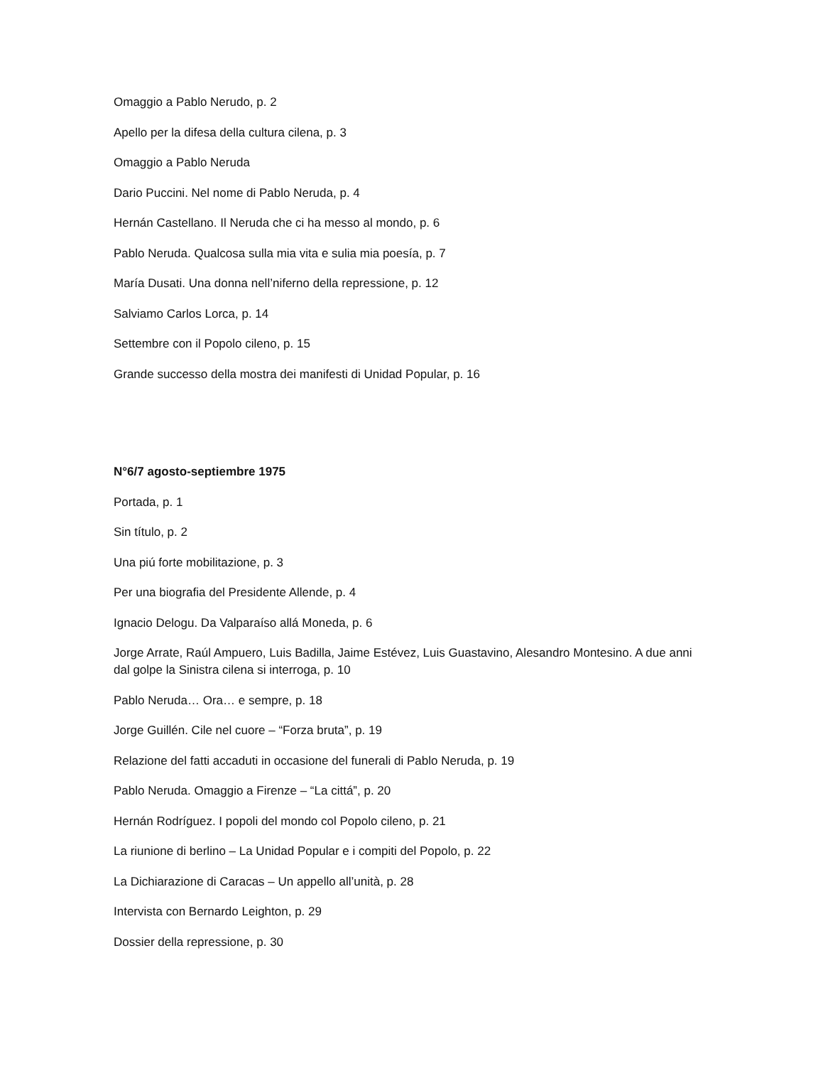Omaggio a Pablo Nerudo, p. 2
Apello per la difesa della cultura cilena, p. 3
Omaggio a Pablo Neruda
Dario Puccini. Nel nome di Pablo Neruda, p. 4
Hernán Castellano. Il Neruda che ci ha messo al mondo, p. 6
Pablo Neruda. Qualcosa sulla mia vita e sulia mia poesía, p. 7
María Dusati. Una donna nell’niferno della repressione, p. 12
Salviamo Carlos Lorca, p. 14
Settembre con il Popolo cileno, p. 15
Grande successo della mostra dei manifesti di Unidad Popular, p. 16
N°6/7 agosto-septiembre 1975
Portada, p. 1
Sin título, p. 2
Una piú forte mobilitazione, p. 3
Per una biografia del Presidente Allende, p. 4
Ignacio Delogu. Da Valparaíso allá Moneda, p. 6
Jorge Arrate, Raúl Ampuero, Luis Badilla, Jaime Estévez, Luis Guastavino, Alesandro Montesino. A due anni dal golpe la Sinistra cilena si interroga, p. 10
Pablo Neruda… Ora… e sempre, p. 18
Jorge Guillén. Cile nel cuore – “Forza bruta”, p. 19
Relazione del fatti accaduti in occasione del funerali di Pablo Neruda, p. 19
Pablo Neruda. Omaggio a Firenze – “La cittá”, p. 20
Hernán Rodríguez. I popoli del mondo col Popolo cileno, p. 21
La riunione di berlino – La Unidad Popular e i compiti del Popolo, p. 22
La Dichiarazione di Caracas – Un appello all’unità, p. 28
Intervista con Bernardo Leighton, p. 29
Dossier della repressione, p. 30